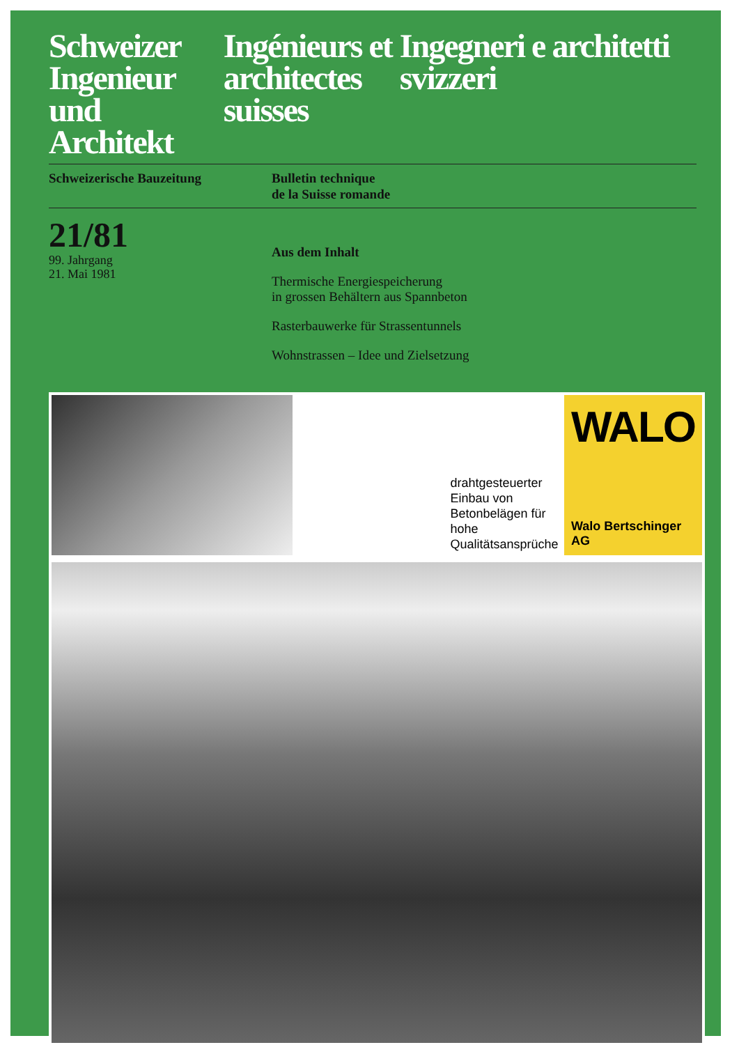Schweizer Ingenieur und Architekt
Ingénieurs et architectes suisses
Ingegneri e architetti svizzeri
Schweizerische Bauzeitung Bulletin technique
de la Suisse romande
21/81
99. Jahrgang
21. Mai 1981
Aus dem Inhalt
Thermische Energiespeicherung
in grossen Behältern aus Spannbeton
Rasterbauwerke für Strassentunnels
Wohnstrassen – Idee und Zielsetzung
drahtgesteuerter Einbau von Betonbelägen für hohe Qualitätsansprüche
WALO
Walo Bertschinger AG